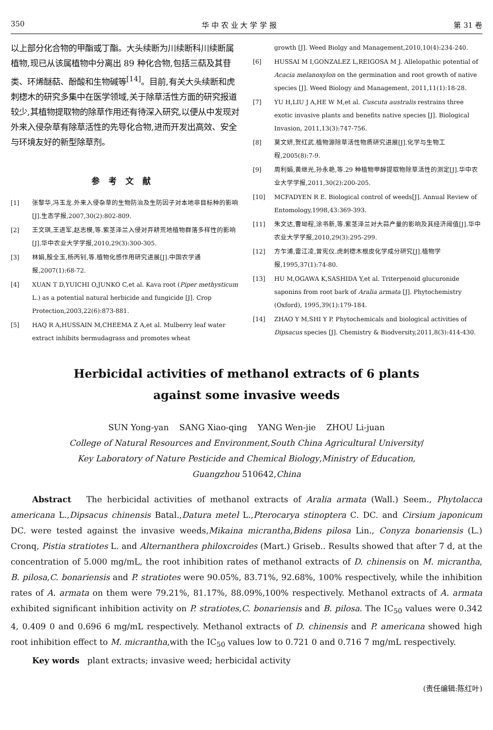350 华 中 农 业 大 学 学 报 第 31 卷
以上部分化合物的甲酯或丁酯。大头续断为川续断科川续断属植物,现已从该属植物中分离出 89 种化合物,包括三萜及其苷类、环烯醚萜、酚酸和生物碱等<sup>[14]</sup>。目前,有关大头续断和虎刺楤木的研究多集中在医学领域,关于除草活性方面的研究报道较少,其植物提取物的除草作用还有待深入研究,以便从中发现对外来入侵杂草有除草活性的先导化合物,进而开发出高效、安全与环境友好的新型除草剂。
参考文献
[1] 张黎华,冯玉龙.外来入侵杂草的生物防治及生防因子对本地非目标种的影响[J].生态学报,2007,30(2):802-809.
[2] 王文琪,王进军,赵志模,等.紫茎泽兰入侵对弃耕荒地植物群落多样性的影响[J].华中农业大学学报,2010,29(3):300-305.
[3] 林娟,殷全玉,杨丙钊,等.植物化感作用研究进展[J].中国农学通报,2007(1):68-72.
[4] XUAN T D,YUICHI O,JUNKO C,et al. Kava root (Piper methysticum L.) as a potential natural herbicide and fungicide [J]. Crop Protection,2003,22(6):873-881.
[5] HAQ R A,HUSSAIN M,CHEEMA Z A,et al. Mulberry leaf water extract inhibits bermudagrass and promotes wheat
growth [J]. Weed Biolgy and Management,2010,10(4):234-240.
[6] HUSSAI M I,GONZALEZ L,REIGOSA M J. Allelopathic potential of Acacia melanoxylon on the germination and root growth of native species [J]. Weed Biology and Management, 2011,11(1):18-28.
[7] YU H,LIU J A,HE W M,et al. Cuscuta australis restrains three exotic invasive plants and benefits native species [J]. Biological Invasion, 2011,13(3):747-756.
[8] 莫文妍,贺红武.植物源除草活性物质研究进展[J].化学与生物工程,2005(8):7-9.
[9] 周利娟,黄继光,孙永艳,等.29 种植物甲醇提取物除草活性的测定[J].华中农业大学学报,2011,30(2):200-205.
[10] MCFADYEN R E. Biological control of weeds[J]. Annual Review of Entomology,1998,43:369-393.
[11] 朱文达,曹坳程,涂书新,等.紫茎泽兰对大蒜产量的影响及其经济阈值[J].华中农业大学学报,2010,29(3):295-299.
[12] 方乍浦,雷江凌,曾宪仪.虎刺楤木根皮化学成分研究[J].植物学报,1995,37(1):74-80.
[13] HU M,OGAWA K,SASHIDA Y,et al. Triterpenoid glucuronide saponins from root bark of Aralia armata [J]. Phytochemistry (Oxford), 1995,39(1):179-184.
[14] ZHAO Y M,SHI Y P. Phytochemicals and biological activities of Dipsacus species [J]. Chemistry & Biodversity,2011,8(3):414-430.
Herbicidal activities of methanol extracts of 6 plants
against some invasive weeds
SUN Yong-yan SANG Xiao-qing YANG Wen-jie ZHOU Li-juan
College of Natural Resources and Environment,South China Agricultural University/
Key Laboratory of Nature Pesticide and Chemical Biology,Ministry of Education,
Guangzhou 510642,China
Abstract The herbicidal activities of methanol extracts of Aralia armata (Wall.) Seem., Phytolacca americana L.,Dipsacus chinensis Batal.,Datura metel L.,Pterocarya stinoptera C. DC. and Cirsium japonicum DC. were tested against the invasive weeds,Mikaina micrantha,Bidens pilosa Lin., Conyza bonariensis (L.) Cronq, Pistia stratiotes L. and Alternanthera philoxcroides (Mart.) Griseb.. Results showed that after 7 d, at the concentration of 5.000 mg/mL, the root inhibition rates of methanol extracts of D. chinensis on M. micrantha, B. pilosa,C. bonariensis and P. stratiotes were 90.05%, 83.71%, 92.68%, 100% respectively, while the inhibition rates of A. armata on them were 79.21%, 81.17%, 88.09%,100% respectively. Methanol extracts of A. armata exhibited significant inhibition activity on P. stratiotes,C. bonariensis and B. pilosa. The IC<sub>50</sub> values were 0.342 4, 0.409 0 and 0.696 6 mg/mL respectively. Methanol extracts of D. chinensis and P. americana showed high root inhibition effect to M. micrantha,with the IC<sub>50</sub> values low to 0.721 0 and 0.716 7 mg/mL respectively.
Key words plant extracts; invasive weed; herbicidal activity
(责任编辑:陈红叶)